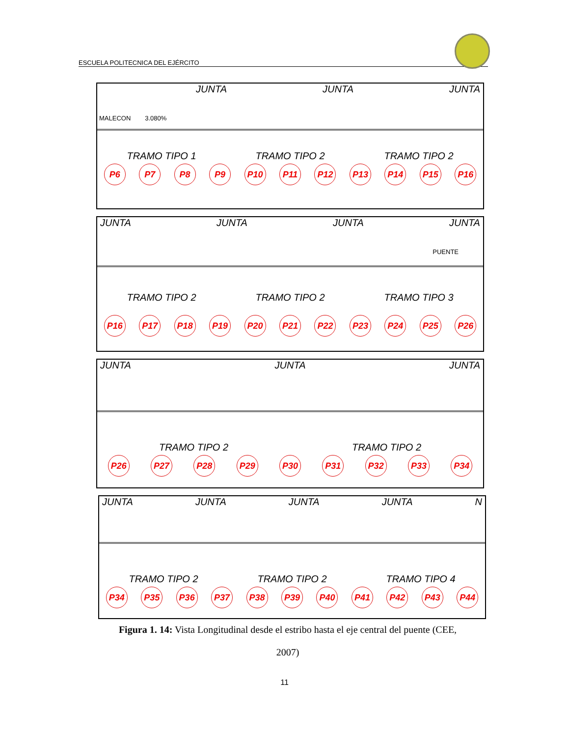ESCUELA POLITECNICA DEL EJÉRCITO
JUNTA JUNTA JUNTA
MALECON 3.080%
TRAMO TIPO 1 TRAMO TIPO 2 TRAMO TIPO 2
P6 P7 P8 P9 P10 P11 P12 P13 P14 P15 P16
JUNTA JUNTA JUNTA JUNTA
PUENTE
TRAMO TIPO 2 TRAMO TIPO 2 TRAMO TIPO 3
P16 P17 P18 P19 P20 P21 P22 P23 P24 P25 P26
JUNTA JUNTA JUNTA
TRAMO TIPO 2 TRAMO TIPO 2
P26 P27 P28 P29 P30 P31 P32 P33 P34
JUNTA JUNTA JUNTA JUNTA N
TRAMO TIPO 2 TRAMO TIPO 2 TRAMO TIPO 4
P34 P35 P36 P37 P38 P39 P40 P41 P42 P43 P44
Figura 1. 14: Vista Longitudinal desde el estribo hasta el eje central del puente (CEE,
2007)
11